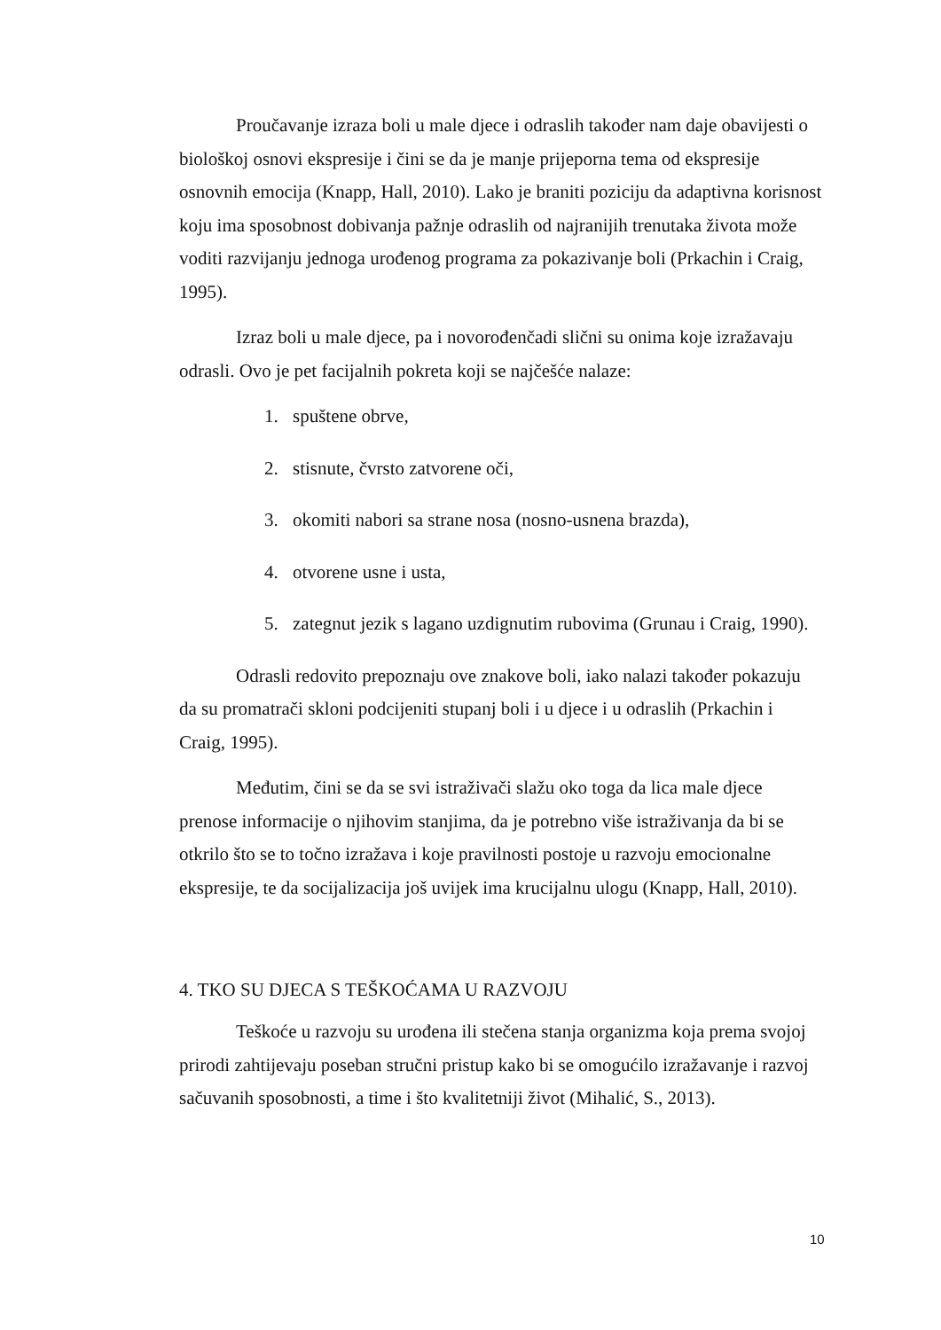Proučavanje izraza boli u male djece i odraslih također nam daje obavijesti o biološkoj osnovi ekspresije i čini se da je manje prijeporna tema od ekspresije osnovnih emocija (Knapp, Hall, 2010). Lako je braniti poziciju da adaptivna korisnost koju ima sposobnost dobivanja pažnje odraslih od najranijih trenutaka života može voditi razvijanju jednoga urođenog programa za pokazivanje boli (Prkachin i Craig, 1995).
Izraz boli u male djece, pa i novorođenčadi slični su onima koje izražavaju odrasli. Ovo je pet facijalnih pokreta koji se najčešće nalaze:
1. spuštene obrve,
2. stisnute, čvrsto zatvorene oči,
3. okomiti nabori sa strane nosa (nosno-usnena brazda),
4. otvorene usne i usta,
5. zategnut jezik s lagano uzdignutim rubovima (Grunau i Craig, 1990).
Odrasli redovito prepoznaju ove znakove boli, iako nalazi također pokazuju da su promatrači skloni podcijeniti stupanj boli i u djece i u odraslih (Prkachin i Craig, 1995).
Međutim, čini se da se svi istraživači slažu oko toga da lica male djece prenose informacije o njihovim stanjima, da je potrebno više istraživanja da bi se otkrilo što se to točno izražava i koje pravilnosti postoje u razvoju emocionalne ekspresije, te da socijalizacija još uvijek ima krucijalnu ulogu (Knapp, Hall, 2010).
4. TKO SU DJECA S TEŠKOĆAMA U RAZVOJU
Teškoće u razvoju su urođena ili stečena stanja organizma koja prema svojoj prirodi zahtijevaju poseban stručni pristup kako bi se omogućilo izražavanje i razvoj sačuvanih sposobnosti, a time i što kvalitetniji život (Mihalić, S., 2013).
10